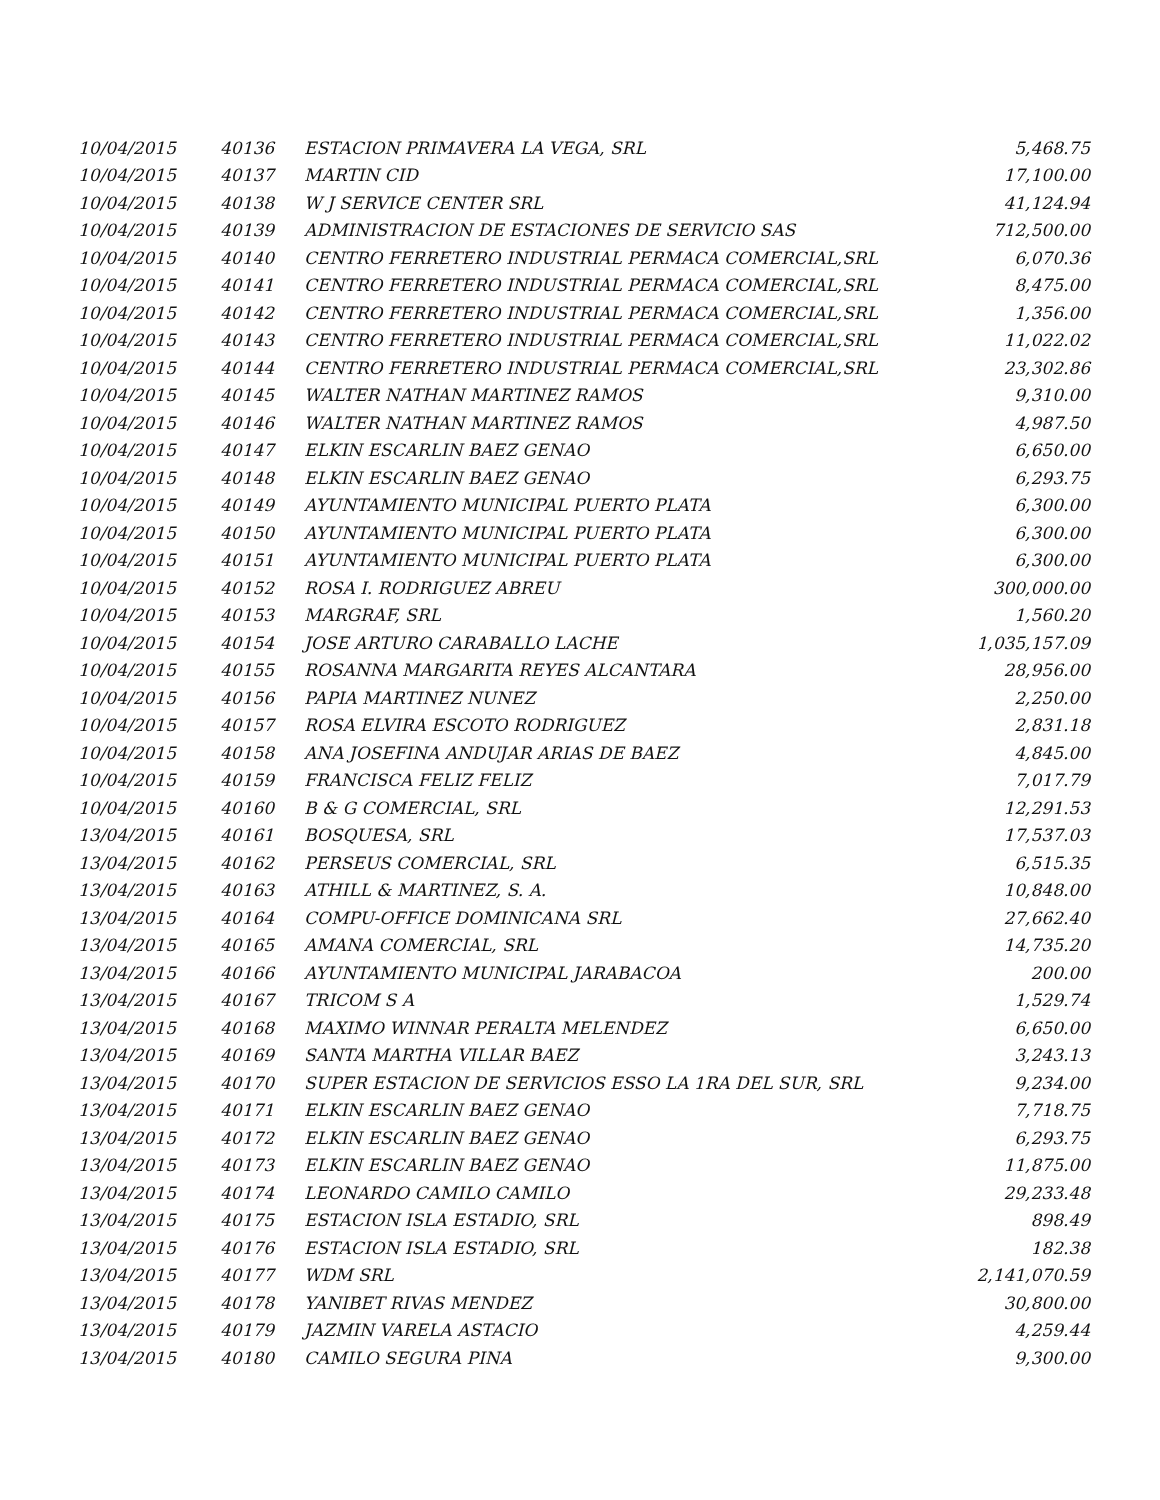| 10/04/2015 | 40136 | ESTACION PRIMAVERA LA VEGA, SRL | 5,468.75 |
| 10/04/2015 | 40137 | MARTIN CID | 17,100.00 |
| 10/04/2015 | 40138 | W J SERVICE CENTER SRL | 41,124.94 |
| 10/04/2015 | 40139 | ADMINISTRACION DE ESTACIONES DE SERVICIO SAS | 712,500.00 |
| 10/04/2015 | 40140 | CENTRO FERRETERO INDUSTRIAL PERMACA COMERCIAL,SRL | 6,070.36 |
| 10/04/2015 | 40141 | CENTRO FERRETERO INDUSTRIAL PERMACA COMERCIAL,SRL | 8,475.00 |
| 10/04/2015 | 40142 | CENTRO FERRETERO INDUSTRIAL PERMACA COMERCIAL,SRL | 1,356.00 |
| 10/04/2015 | 40143 | CENTRO FERRETERO INDUSTRIAL PERMACA COMERCIAL,SRL | 11,022.02 |
| 10/04/2015 | 40144 | CENTRO FERRETERO INDUSTRIAL PERMACA COMERCIAL,SRL | 23,302.86 |
| 10/04/2015 | 40145 | WALTER NATHAN MARTINEZ RAMOS | 9,310.00 |
| 10/04/2015 | 40146 | WALTER NATHAN MARTINEZ RAMOS | 4,987.50 |
| 10/04/2015 | 40147 | ELKIN ESCARLIN BAEZ GENAO | 6,650.00 |
| 10/04/2015 | 40148 | ELKIN ESCARLIN BAEZ GENAO | 6,293.75 |
| 10/04/2015 | 40149 | AYUNTAMIENTO MUNICIPAL PUERTO PLATA | 6,300.00 |
| 10/04/2015 | 40150 | AYUNTAMIENTO MUNICIPAL PUERTO PLATA | 6,300.00 |
| 10/04/2015 | 40151 | AYUNTAMIENTO MUNICIPAL PUERTO PLATA | 6,300.00 |
| 10/04/2015 | 40152 | ROSA I. RODRIGUEZ ABREU | 300,000.00 |
| 10/04/2015 | 40153 | MARGRAF, SRL | 1,560.20 |
| 10/04/2015 | 40154 | JOSE ARTURO CARABALLO LACHE | 1,035,157.09 |
| 10/04/2015 | 40155 | ROSANNA MARGARITA REYES ALCANTARA | 28,956.00 |
| 10/04/2015 | 40156 | PAPIA MARTINEZ NUNEZ | 2,250.00 |
| 10/04/2015 | 40157 | ROSA ELVIRA ESCOTO RODRIGUEZ | 2,831.18 |
| 10/04/2015 | 40158 | ANA JOSEFINA ANDUJAR ARIAS DE BAEZ | 4,845.00 |
| 10/04/2015 | 40159 | FRANCISCA FELIZ FELIZ | 7,017.79 |
| 10/04/2015 | 40160 | B & G COMERCIAL, SRL | 12,291.53 |
| 13/04/2015 | 40161 | BOSQUESA, SRL | 17,537.03 |
| 13/04/2015 | 40162 | PERSEUS COMERCIAL, SRL | 6,515.35 |
| 13/04/2015 | 40163 | ATHILL & MARTINEZ, S. A. | 10,848.00 |
| 13/04/2015 | 40164 | COMPU-OFFICE DOMINICANA SRL | 27,662.40 |
| 13/04/2015 | 40165 | AMANA COMERCIAL, SRL | 14,735.20 |
| 13/04/2015 | 40166 | AYUNTAMIENTO MUNICIPAL JARABACOA | 200.00 |
| 13/04/2015 | 40167 | TRICOM S A | 1,529.74 |
| 13/04/2015 | 40168 | MAXIMO WINNAR PERALTA MELENDEZ | 6,650.00 |
| 13/04/2015 | 40169 | SANTA MARTHA VILLAR BAEZ | 3,243.13 |
| 13/04/2015 | 40170 | SUPER ESTACION DE SERVICIOS ESSO LA 1RA DEL SUR, SRL | 9,234.00 |
| 13/04/2015 | 40171 | ELKIN ESCARLIN BAEZ GENAO | 7,718.75 |
| 13/04/2015 | 40172 | ELKIN ESCARLIN BAEZ GENAO | 6,293.75 |
| 13/04/2015 | 40173 | ELKIN ESCARLIN BAEZ GENAO | 11,875.00 |
| 13/04/2015 | 40174 | LEONARDO CAMILO CAMILO | 29,233.48 |
| 13/04/2015 | 40175 | ESTACION ISLA ESTADIO, SRL | 898.49 |
| 13/04/2015 | 40176 | ESTACION ISLA ESTADIO, SRL | 182.38 |
| 13/04/2015 | 40177 | WDM SRL | 2,141,070.59 |
| 13/04/2015 | 40178 | YANIBET RIVAS MENDEZ | 30,800.00 |
| 13/04/2015 | 40179 | JAZMIN VARELA ASTACIO | 4,259.44 |
| 13/04/2015 | 40180 | CAMILO SEGURA PINA | 9,300.00 |